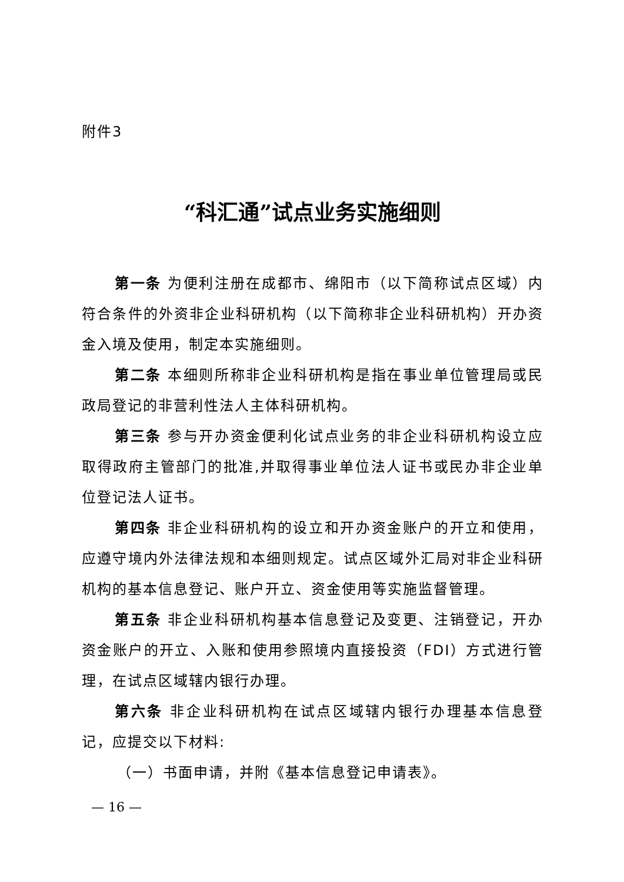附件3
“科汇通”试点业务实施细则
第一条 为便利注册在成都市、绵阳市（以下简称试点区域）内符合条件的外资非企业科研机构（以下简称非企业科研机构）开办资金入境及使用，制定本实施细则。
第二条 本细则所称非企业科研机构是指在事业单位管理局或民政局登记的非营利性法人主体科研机构。
第三条 参与开办资金便利化试点业务的非企业科研机构设立应取得政府主管部门的批准,并取得事业单位法人证书或民办非企业单位登记法人证书。
第四条 非企业科研机构的设立和开办资金账户的开立和使用，应遵守境内外法律法规和本细则规定。试点区域外汇局对非企业科研机构的基本信息登记、账户开立、资金使用等实施监督管理。
第五条 非企业科研机构基本信息登记及变更、注销登记，开办资金账户的开立、入账和使用参照境内直接投资（FDI）方式进行管理，在试点区域辖内银行办理。
第六条 非企业科研机构在试点区域辖内银行办理基本信息登记，应提交以下材料:
（一）书面申请，并附《基本信息登记申请表》。
— 16 —